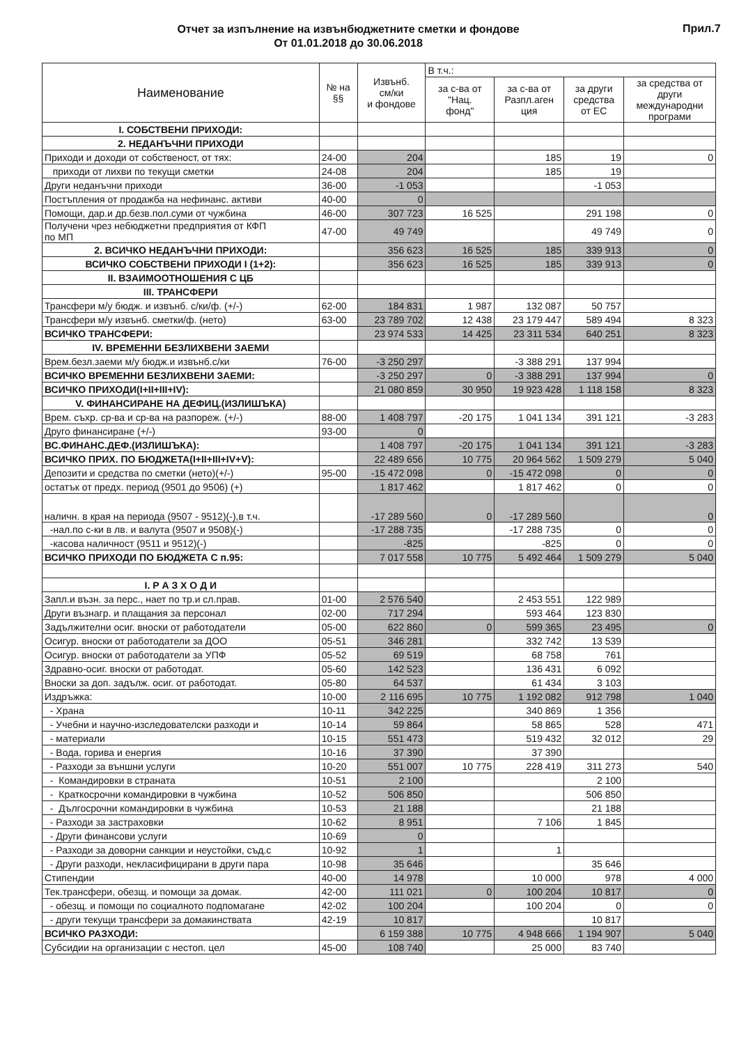Отчет за изпълнение на извънбюджетните сметки и фондове
От 01.01.2018 до 30.06.2018
Прил.7
| Наименование | № на §§ | Извънб. см/ки и фондове | В т.ч.: | | | |
| --- | --- | --- | --- | --- | --- | --- |
| | | | за с-ва от "Нац. фонд" | за с-ва от Разпл.аген ция | за други средства от ЕС | за средства от други международни програми |
| I. СОБСТВЕНИ ПРИХОДИ: | | | | | | |
| 2. НЕДАНЪЧНИ ПРИХОДИ | | | | | | |
| Приходи и доходи от собственост, от тях: | 24-00 | 204 | | 185 | 19 | 0 |
| приходи от лихви по текущи сметки | 24-08 | 204 | | 185 | 19 | |
| Други неданъчни приходи | 36-00 | -1 053 | | | -1 053 | |
| Постъпления от продажба на нефинанс. активи | 40-00 | 0 | | | | |
| Помощи, дар.и др.безв.пол.суми от чужбина | 46-00 | 307 723 | 16 525 | | 291 198 | 0 |
| Получени чрез небюджетни предприятия от КФП по МП | 47-00 | 49 749 | | | 49 749 | 0 |
| 2. ВСИЧКО НЕДАНЪЧНИ ПРИХОДИ: | | 356 623 | 16 525 | 185 | 339 913 | 0 |
| ВСИЧКО СОБСТВЕНИ ПРИХОДИ I (1+2): | | 356 623 | 16 525 | 185 | 339 913 | 0 |
| II. ВЗАИМООТНОШЕНИЯ С ЦБ | | | | | | |
| III. ТРАНСФЕРИ | | | | | | |
| Трансфери м/у бюдж. и извънб. с/ки/ф. (+/-) | 62-00 | 184 831 | 1 987 | 132 087 | 50 757 | |
| Трансфери м/у извънб. сметки/ф. (нето) | 63-00 | 23 789 702 | 12 438 | 23 179 447 | 589 494 | 8 323 |
| ВСИЧКО ТРАНСФЕРИ: | | 23 974 533 | 14 425 | 23 311 534 | 640 251 | 8 323 |
| IV. ВРЕМЕННИ БЕЗЛИХВЕНИ ЗАЕМИ | | | | | | |
| Врем.безл.заеми м/у бюдж.и извънб.с/ки | 76-00 | -3 250 297 | | -3 388 291 | 137 994 | |
| ВСИЧКО ВРЕМЕННИ БЕЗЛИХВЕНИ ЗАЕМИ: | | -3 250 297 | 0 | -3 388 291 | 137 994 | 0 |
| ВСИЧКО ПРИХОДИ(I+II+III+IV): | | 21 080 859 | 30 950 | 19 923 428 | 1 118 158 | 8 323 |
| V. ФИНАНСИРАНЕ НА ДЕФИЦ.(ИЗЛИШЪКА) | | | | | | |
| Врем. съхр. ср-ва и ср-ва на разпореж. (+/-) | 88-00 | 1 408 797 | -20 175 | 1 041 134 | 391 121 | -3 283 |
| Друго финансиране (+/-) | 93-00 | 0 | | | | |
| ВС.ФИНАНС.ДЕФ.(ИЗЛИШЪКА): | | 1 408 797 | -20 175 | 1 041 134 | 391 121 | -3 283 |
| ВСИЧКО ПРИХ. ПО БЮДЖЕТА(I+II+III+IV+V): | | 22 489 656 | 10 775 | 20 964 562 | 1 509 279 | 5 040 |
| Депозити и средства по сметки (нето)(+/-) | 95-00 | -15 472 098 | 0 | -15 472 098 | 0 | 0 |
| остатък от предх. период (9501 до 9506) (+) | | 1 817 462 | | 1 817 462 | 0 | 0 |
| наличн. в края на периода (9507 - 9512)(-),в т.ч. | | -17 289 560 | 0 | -17 289 560 | | 0 |
| -нал.по с-ки в лв. и валута (9507 и 9508)(-) | | -17 288 735 | | -17 288 735 | 0 | 0 |
| -касова наличност (9511 и 9512)(-) | | -825 | | -825 | 0 | 0 |
| ВСИЧКО ПРИХОДИ ПО БЮДЖЕТА С п.95: | | 7 017 558 | 10 775 | 5 492 464 | 1 509 279 | 5 040 |
| I. Р А З Х О Д И | | | | | | |
| Запл.и възн. за перс., нает по тр.и сл.прав. | 01-00 | 2 576 540 | | 2 453 551 | 122 989 | |
| Други възнагр. и плащания за персонал | 02-00 | 717 294 | | 593 464 | 123 830 | |
| Задължителни осиг. вноски от работодатели | 05-00 | 622 860 | 0 | 599 365 | 23 495 | 0 |
| Осигур. вноски от работодатели за ДОО | 05-51 | 346 281 | | 332 742 | 13 539 | |
| Осигур. вноски от работодатели за УПФ | 05-52 | 69 519 | | 68 758 | 761 | |
| Здравно-осиг. вноски от работодат. | 05-60 | 142 523 | | 136 431 | 6 092 | |
| Вноски за доп. задълж. осиг. от работодат. | 05-80 | 64 537 | | 61 434 | 3 103 | |
| Издръжка: | 10-00 | 2 116 695 | 10 775 | 1 192 082 | 912 798 | 1 040 |
| - Храна | 10-11 | 342 225 | | 340 869 | 1 356 | |
| - Учебни и научно-изследователски разходи и | 10-14 | 59 864 | | 58 865 | 528 | 471 |
| - материали | 10-15 | 551 473 | | 519 432 | 32 012 | 29 |
| - Вода, горива и енергия | 10-16 | 37 390 | | 37 390 | | |
| - Разходи за външни услуги | 10-20 | 551 007 | 10 775 | 228 419 | 311 273 | 540 |
| - Командировки в страната | 10-51 | 2 100 | | | 2 100 | |
| - Краткосрочни командировки в чужбина | 10-52 | 506 850 | | | 506 850 | |
| - Дългосрочни командировки в чужбина | 10-53 | 21 188 | | | 21 188 | |
| - Разходи за застраховки | 10-62 | 8 951 | | 7 106 | 1 845 | |
| - Други финансови услуги | 10-69 | 0 | | | | |
| - Разходи за доворни санкции и неустойки, съд.с | 10-92 | 1 | | 1 | | |
| - Други разходи, некласифицирани в други пара | 10-98 | 35 646 | | | 35 646 | |
| Стипендии | 40-00 | 14 978 | | 10 000 | 978 | 4 000 |
| Тек.трансфери, обезщ. и помощи за домак. | 42-00 | 111 021 | 0 | 100 204 | 10 817 | 0 |
| - обезщ. и помощи по социалното подпомагане | 42-02 | 100 204 | | 100 204 | 0 | 0 |
| - други текущи трансфери за домакинствата | 42-19 | 10 817 | | | 10 817 | |
| ВСИЧКО РАЗХОДИ: | | 6 159 388 | 10 775 | 4 948 666 | 1 194 907 | 5 040 |
| Субсидии на организации с нестоп. цел | 45-00 | 108 740 | | 25 000 | 83 740 | |